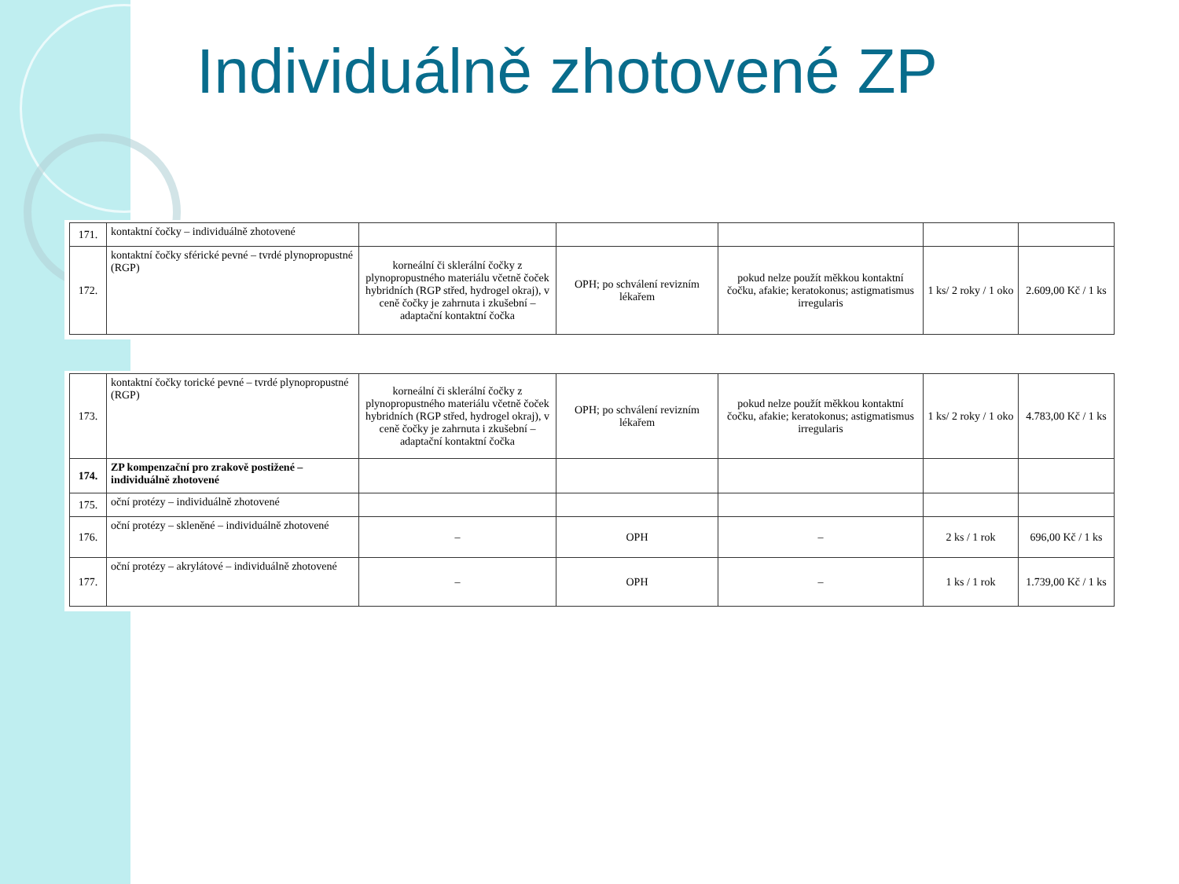Individuálně zhotovené ZP
| 171. | kontaktní čočky – individuálně zhotovené | | | | | |
| 172. | kontaktní čočky sférické pevné – tvrdé plynopropustné (RGP) | korneální či sklerální čočky z plynopropustného materiálu včetně čoček hybridních (RGP střed, hydrogel okraj), v ceně čočky je zahrnuta i zkušební – adaptační kontaktní čočka | OPH; po schválení revizním lékařem | pokud nelze použít měkkou kontaktní čočku, afakie; keratokonus; astigmatismus irregularis | 1 ks/ 2 roky / 1 oko | 2.609,00 Kč / 1 ks |
| 173. | kontaktní čočky torické pevné – tvrdé plynopropustné (RGP) | korneální či sklerální čočky z plynopropustného materiálu včetně čoček hybridních (RGP střed, hydrogel okraj), v ceně čočky je zahrnuta i zkušební – adaptační kontaktní čočka | OPH; po schválení revizním lékařem | pokud nelze použít měkkou kontaktní čočku, afakie; keratokonus; astigmatismus irregularis | 1 ks/ 2 roky / 1 oko | 4.783,00 Kč / 1 ks |
| 174. | ZP kompenzační pro zrakově postižené – individuálně zhotovené | | | | | |
| 175. | oční protézy – individuálně zhotovené | | | | | |
| 176. | oční protézy – skleněné – individuálně zhotovené | – | OPH | – | 2 ks / 1 rok | 696,00 Kč / 1 ks |
| 177. | oční protézy – akrylátové – individuálně zhotovené | – | OPH | – | 1 ks / 1 rok | 1.739,00 Kč / 1 ks |